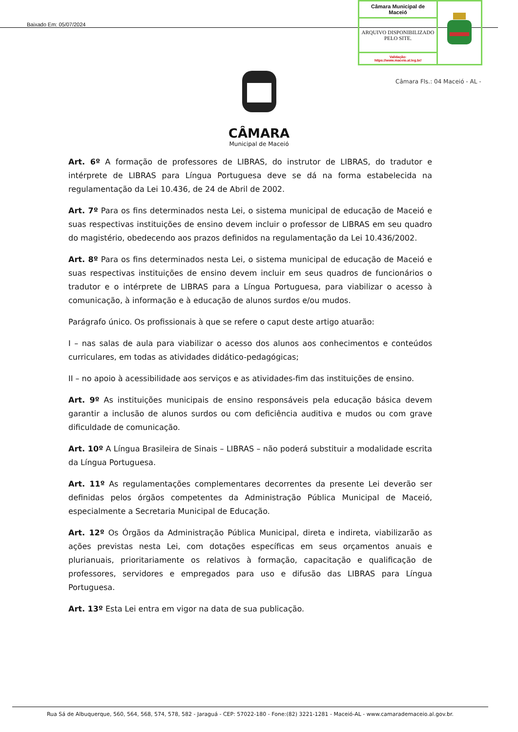Baixado Em: 05/07/2024
| Câmara Municipal de Maceió | |
| ARQUIVO DISPONIBILIZADO PELO SITE. | |
| Validação: https://www.maceio.al.leg.br/ | |
Câmara Fls.: 04 Maceió - AL -
CÂMARA
Municipal de Maceió
Art. 6º A formação de professores de LIBRAS, do instrutor de LIBRAS, do tradutor e intérprete de LIBRAS para Língua Portuguesa deve se dá na forma estabelecida na regulamentação da Lei 10.436, de 24 de Abril de 2002.
Art. 7º Para os fins determinados nesta Lei, o sistema municipal de educação de Maceió e suas respectivas instituições de ensino devem incluir o professor de LIBRAS em seu quadro do magistério, obedecendo aos prazos definidos na regulamentação da Lei 10.436/2002.
Art. 8º Para os fins determinados nesta Lei, o sistema municipal de educação de Maceió e suas respectivas instituições de ensino devem incluir em seus quadros de funcionários o tradutor e o intérprete de LIBRAS para a Língua Portuguesa, para viabilizar o acesso à comunicação, à informação e à educação de alunos surdos e/ou mudos.
Parágrafo único. Os profissionais à que se refere o caput deste artigo atuarão:
I – nas salas de aula para viabilizar o acesso dos alunos aos conhecimentos e conteúdos curriculares, em todas as atividades didático-pedagógicas;
II – no apoio à acessibilidade aos serviços e as atividades-fim das instituições de ensino.
Art. 9º As instituições municipais de ensino responsáveis pela educação básica devem garantir a inclusão de alunos surdos ou com deficiência auditiva e mudos ou com grave dificuldade de comunicação.
Art. 10º A Língua Brasileira de Sinais – LIBRAS – não poderá substituir a modalidade escrita da Língua Portuguesa.
Art. 11º As regulamentações complementares decorrentes da presente Lei deverão ser definidas pelos órgãos competentes da Administração Pública Municipal de Maceió, especialmente a Secretaria Municipal de Educação.
Art. 12º Os Órgãos da Administração Pública Municipal, direta e indireta, viabilizarão as ações previstas nesta Lei, com dotações específicas em seus orçamentos anuais e plurianuais, prioritariamente os relativos à formação, capacitação e qualificação de professores, servidores e empregados para uso e difusão das LIBRAS para Língua Portuguesa.
Art. 13º Esta Lei entra em vigor na data de sua publicação.
Rua Sá de Albuquerque, 560, 564, 568, 574, 578, 582 - Jaraguá - CEP: 57022-180 - Fone:(82) 3221-1281 - Maceió-AL - www.camarademaceio.al.gov.br.